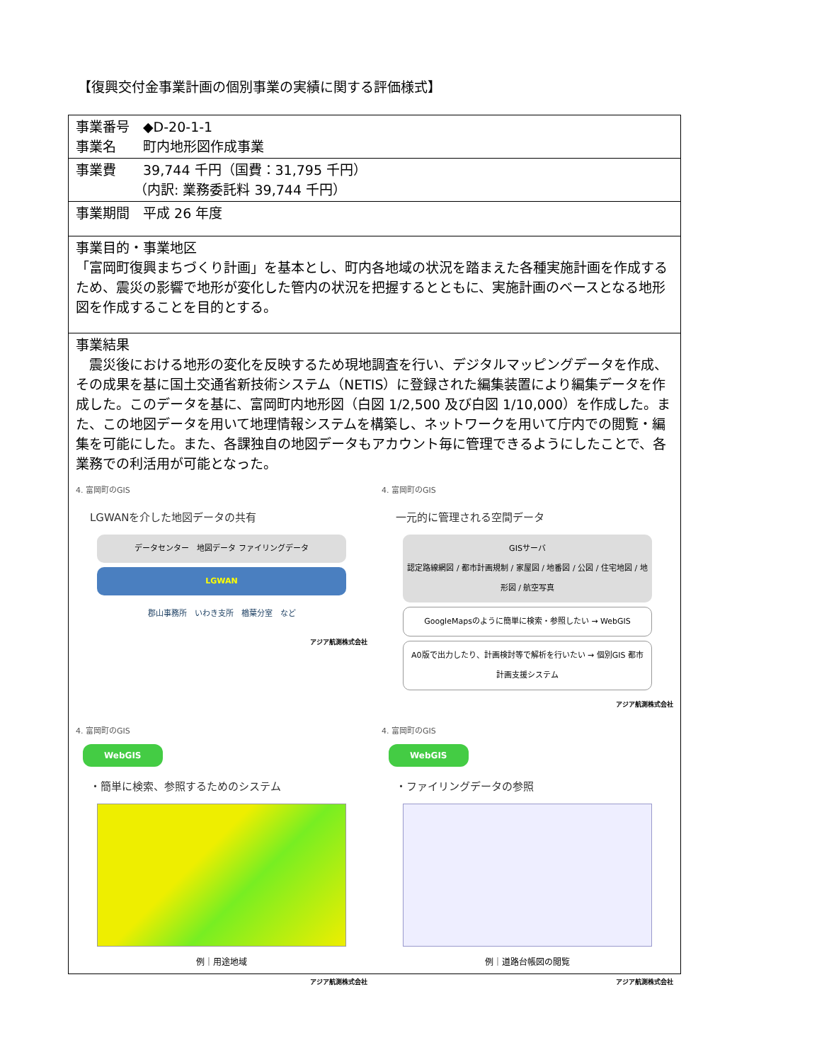【復興交付金事業計画の個別事業の実績に関する評価様式】
| 事業番号 ◆D-20-1-1 事業名 町内地形図作成事業 |
| 事業費 39,744 千円（国費：31,795 千円） （内訳: 業務委託料 39,744 千円） |
| 事業期間 平成 26 年度 |
| 事業目的・事業地区 「富岡町復興まちづくり計画」を基本とし、町内各地域の状況を踏まえた各種実施計画を作成するため、震災の影響で地形が変化した管内の状況を把握するとともに、実施計画のベースとなる地形図を作成することを目的とする。 |
| 事業結果 震災後における地形の変化を反映するため現地調査を行い、デジタルマッピングデータを作成、その成果を基に国土交通省新技術システム（NETIS）に登録された編集装置により編集データを作成した。このデータを基に、富岡町内地形図（白図 1/2,500 及び白図 1/10,000）を作成した。また、この地図データを用いて地理情報システムを構築し、ネットワークを用いて庁内での閲覧・編集を可能にした。また、各課独自の地図データもアカウント毎に管理できるようにしたことで、各業務での利活用が可能となった。 4. 富岡町のGIS LGWANを介した地図データの共有 データセンター 地図データ ファイリングデータ LGWAN 郡山事務所 いわき支所 楢葉分室 など アジア航測株式会社 4. 富岡町のGIS 一元的に管理される空間データ GISサーバ 認定路線網図 / 都市計画規制 / 家屋図 / 地番図 / 公図 / 住宅地図 / 地形図 / 航空写真 GoogleMapsのように簡単に検索・参照したい → WebGIS A0版で出力したり、計画検討等で解析を行いたい → 個別GIS 都市計画支援システム アジア航測株式会社 4. 富岡町のGIS WebGIS ・簡単に検索、参照するためのシステム 例｜用途地域 アジア航測株式会社 4. 富岡町のGIS WebGIS ・ファイリングデータの参照 例｜道路台帳図の閲覧 アジア航測株式会社 |